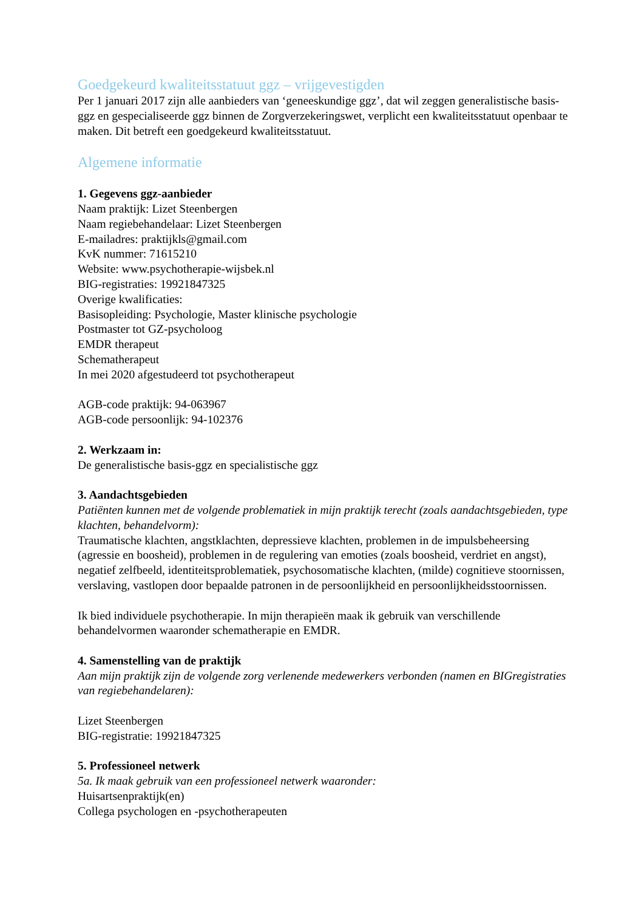Goedgekeurd kwaliteitsstatuut ggz – vrijgevestigden
Per 1 januari 2017 zijn alle aanbieders van ‘geneeskundige ggz’, dat wil zeggen generalistische basis- ggz en gespecialiseerde ggz binnen de Zorgverzekeringswet, verplicht een kwaliteitsstatuut openbaar te maken. Dit betreft een goedgekeurd kwaliteitsstatuut.
Algemene informatie
1. Gegevens ggz-aanbieder
Naam praktijk: Lizet Steenbergen
Naam regiebehandelaar: Lizet Steenbergen
E-mailadres: praktijkls@gmail.com
KvK nummer: 71615210
Website: www.psychotherapie-wijsbek.nl
BIG-registraties: 19921847325
Overige kwalificaties:
Basisopleiding: Psychologie, Master klinische psychologie
Postmaster tot GZ-psycholoog
EMDR therapeut
Schematherapeut
In mei 2020 afgestudeerd tot psychotherapeut
AGB-code praktijk: 94-063967
AGB-code persoonlijk: 94-102376
2. Werkzaam in:
De generalistische basis-ggz en specialistische ggz
3. Aandachtsgebieden
Patiënten kunnen met de volgende problematiek in mijn praktijk terecht (zoals aandachtsgebieden, type klachten, behandelvorm):
Traumatische klachten, angstklachten, depressieve klachten, problemen in de impulsbeheersing (agressie en boosheid), problemen in de regulering van emoties (zoals boosheid, verdriet en angst), negatief zelfbeeld, identiteitsproblematiek, psychosomatische klachten, (milde) cognitieve stoornissen, verslaving, vastlopen door bepaalde patronen in de persoonlijkheid en persoonlijkheidsstoornissen.
Ik bied individuele psychotherapie. In mijn therapieën maak ik gebruik van verschillende behandelvormen waaronder schematherapie en EMDR.
4. Samenstelling van de praktijk
Aan mijn praktijk zijn de volgende zorg verlenende medewerkers verbonden (namen en BIGregistraties van regiebehandelaren):
Lizet Steenbergen
BIG-registratie: 19921847325
5. Professioneel netwerk
5a. Ik maak gebruik van een professioneel netwerk waaronder:
Huisartsenpraktijk(en)
Collega psychologen en -psychotherapeuten